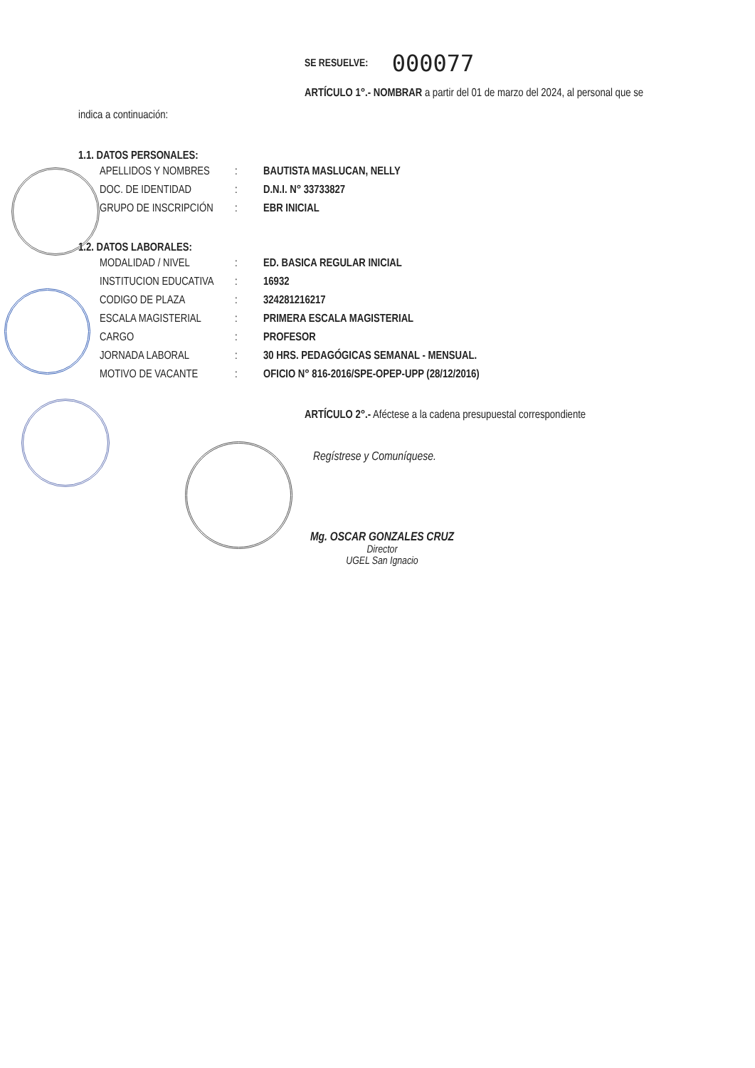SE RESUELVE: 000077
ARTÍCULO 1°.- NOMBRAR a partir del 01 de marzo del 2024, al personal que se
indica a continuación:
1.1. DATOS PERSONALES:
| APELLIDOS Y NOMBRES | : | BAUTISTA MASLUCAN, NELLY |
| DOC. DE IDENTIDAD | : | D.N.I. N° 33733827 |
| GRUPO DE INSCRIPCIÓN | : | EBR INICIAL |
1.2. DATOS LABORALES:
| MODALIDAD / NIVEL | : | ED. BASICA REGULAR INICIAL |
| INSTITUCION EDUCATIVA | : | 16932 |
| CODIGO DE PLAZA | : | 324281216217 |
| ESCALA MAGISTERIAL | : | PRIMERA ESCALA MAGISTERIAL |
| CARGO | : | PROFESOR |
| JORNADA LABORAL | : | 30 HRS. PEDAGÓGICAS SEMANAL - MENSUAL. |
| MOTIVO DE VACANTE | : | OFICIO N° 816-2016/SPE-OPEP-UPP (28/12/2016) |
ARTÍCULO 2°.- Aféctese a la cadena presupuestal correspondiente
Regístrese y Comuníquese.
Mg. OSCAR GONZALES CRUZ
Director
UGEL San Ignacio